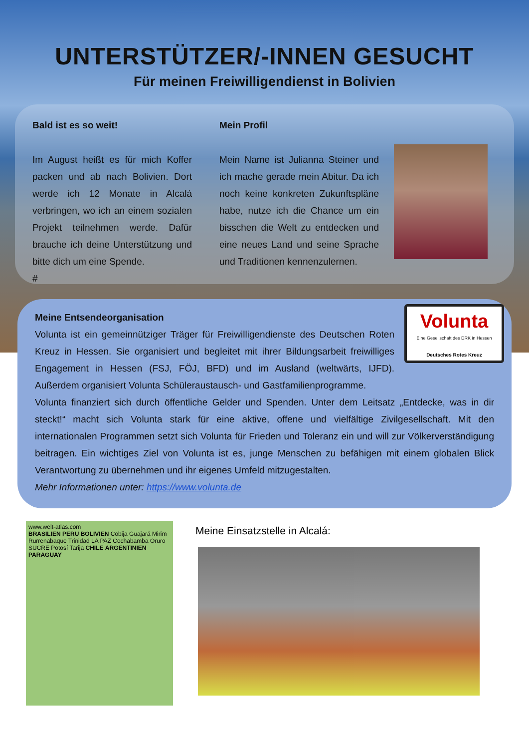UNTERSTÜTZER/-INNEN GESUCHT
Für meinen Freiwilligendienst in Bolivien
Bald ist es so weit!
Im August heißt es für mich Koffer packen und ab nach Bolivien. Dort werde ich 12 Monate in Alcalá verbringen, wo ich an einem sozialen Projekt teilnehmen werde. Dafür brauche ich deine Unterstützung und bitte dich um eine Spende.
#
Mein Profil
Mein Name ist Julianna Steiner und ich mache gerade mein Abitur. Da ich noch keine konkreten Zukunftspläne habe, nutze ich die Chance um ein bisschen die Welt zu entdecken und eine neues Land und seine Sprache und Traditionen kennenzulernen.
Volunta
Eine Gesellschaft des DRK in Hessen
Deutsches Rotes Kreuz
Meine Entsendeorganisation
Volunta ist ein gemeinnütziger Träger für Freiwilligendienste des Deutschen Roten Kreuz in Hessen. Sie organisiert und begleitet mit ihrer Bildungsarbeit freiwilliges Engagement in Hessen (FSJ, FÖJ, BFD) und im Ausland (weltwärts, IJFD). Außerdem organisiert Volunta Schüleraustausch- und Gastfamilienprogramme.
Volunta finanziert sich durch öffentliche Gelder und Spenden. Unter dem Leitsatz „Entdecke, was in dir steckt!“ macht sich Volunta stark für eine aktive, offene und vielfältige Zivilgesellschaft. Mit den internationalen Programmen setzt sich Volunta für Frieden und Toleranz ein und will zur Völkerverständigung beitragen. Ein wichtiges Ziel von Volunta ist es, junge Menschen zu befähigen mit einem globalen Blick Verantwortung zu übernehmen und ihr eigenes Umfeld mitzugestalten.
Mehr Informationen unter: https://www.volunta.de
www.welt-atlas.com
BRASILIEN PERU BOLIVIEN Cobija Guajará Mirim Rurrenabaque Trinidad LA PAZ Cochabamba Oruro SUCRE Potosí Tarija CHILE ARGENTINIEN PARAGUAY
Meine Einsatzstelle in Alcalá: